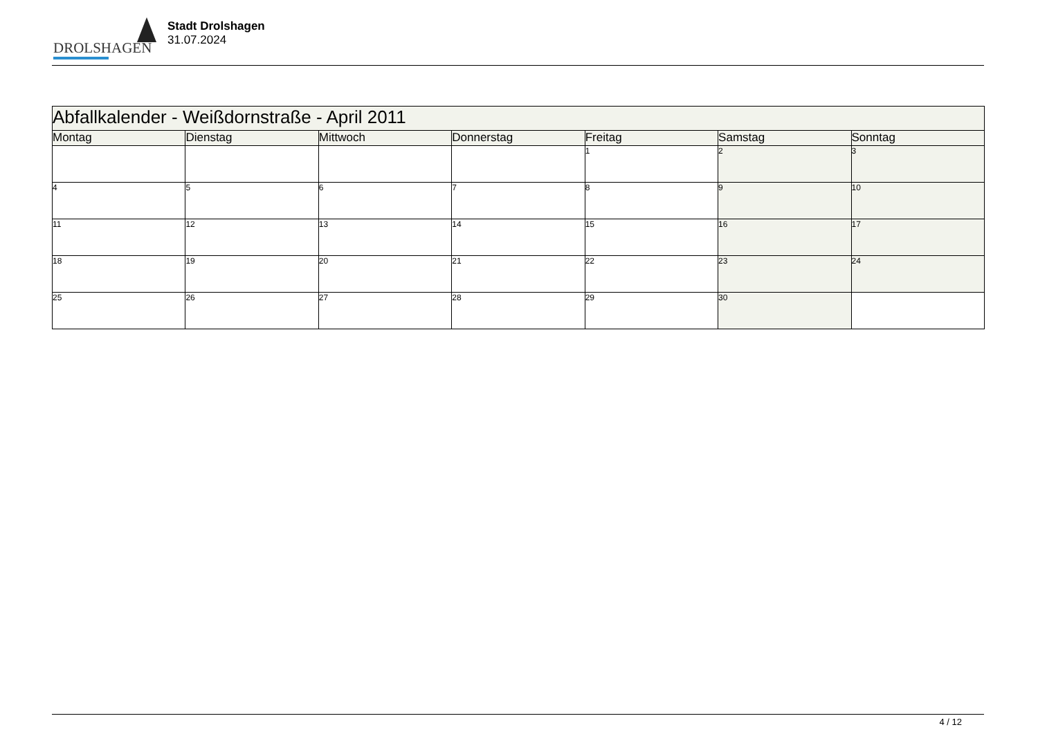DROLSHAGEN
Stadt Drolshagen
31.07.2024
| Abfallkalender - Weißdornstraße - April 2011 | | | | | | |
| --- | --- | --- | --- | --- | --- | --- |
| Montag | Dienstag | Mittwoch | Donnerstag | Freitag | Samstag | Sonntag |
| | | | | 1 | 2 | 3 |
| 4 | 5 | 6 | 7 | 8 | 9 | 10 |
| 11 | 12 | 13 | 14 | 15 | 16 | 17 |
| 18 | 19 | 20 | 21 | 22 | 23 | 24 |
| 25 | 26 | 27 | 28 | 29 | 30 | |
4 / 12